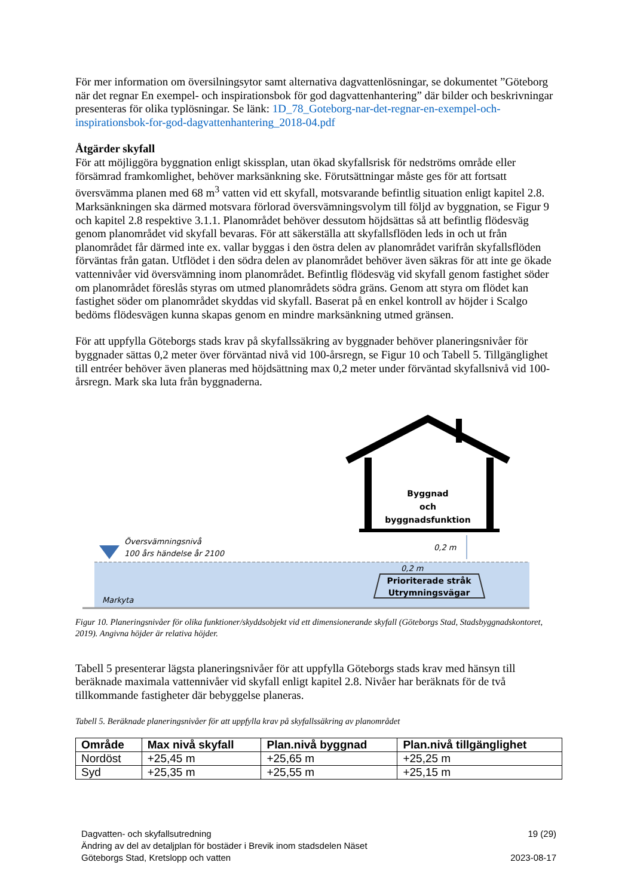För mer information om översilningsytor samt alternativa dagvattenlösningar, se dokumentet ”Göteborg när det regnar En exempel- och inspirationsbok för god dagvattenhantering” där bilder och beskrivningar presenteras för olika typlösningar. Se länk: 1D_78_Goteborg-nar-det-regnar-en-exempel-och-inspirationsbok-for-god-dagvattenhantering_2018-04.pdf
Åtgärder skyfall
För att möjliggöra byggnation enligt skissplan, utan ökad skyfallsrisk för nedströms område eller försämrad framkomlighet, behöver marksänkning ske. Förutsättningar måste ges för att fortsatt översvämma planen med 68 m<sup>3</sup> vatten vid ett skyfall, motsvarande befintlig situation enligt kapitel 2.8. Marksänkningen ska därmed motsvara förlorad översvämningsvolym till följd av byggnation, se Figur 9 och kapitel 2.8 respektive 3.1.1. Planområdet behöver dessutom höjdsättas så att befintlig flödesväg genom planområdet vid skyfall bevaras. För att säkerställa att skyfallsflöden leds in och ut från planområdet får därmed inte ex. vallar byggas i den östra delen av planområdet varifrån skyfallsflöden förväntas från gatan. Utflödet i den södra delen av planområdet behöver även säkras för att inte ge ökade vattennivåer vid översvämning inom planområdet. Befintlig flödesväg vid skyfall genom fastighet söder om planområdet föreslås styras om utmed planområdets södra gräns. Genom att styra om flödet kan fastighet söder om planområdet skyddas vid skyfall. Baserat på en enkel kontroll av höjder i Scalgo bedöms flödesvägen kunna skapas genom en mindre marksänkning utmed gränsen.
För att uppfylla Göteborgs stads krav på skyfallssäkring av byggnader behöver planeringsnivåer för byggnader sättas 0,2 meter över förväntad nivå vid 100-årsregn, se Figur 10 och Tabell 5. Tillgänglighet till entréer behöver även planeras med höjdsättning max 0,2 meter under förväntad skyfallsnivå vid 100-årsregn. Mark ska luta från byggnaderna.
Översvämningsnivå
100 års händelse år 2100
Markyta
Byggnad
och
byggnadsfunktion
0,2 m
0,2 m
Prioriterade stråk
Utrymningsvägar
Figur 10. Planeringsnivåer för olika funktioner/skyddsobjekt vid ett dimensionerande skyfall (Göteborgs Stad, Stadsbyggnadskontoret, 2019). Angivna höjder är relativa höjder.
Tabell 5 presenterar lägsta planeringsnivåer för att uppfylla Göteborgs stads krav med hänsyn till beräknade maximala vattennivåer vid skyfall enligt kapitel 2.8. Nivåer har beräknats för de två tillkommande fastigheter där bebyggelse planeras.
Tabell 5. Beräknade planeringsnivåer för att uppfylla krav på skyfallssäkring av planområdet
| Område | Max nivå skyfall | Plan.nivå byggnad | Plan.nivå tillgänglighet |
| --- | --- | --- | --- |
| Nordöst | +25,45 m | +25,65 m | +25,25 m |
| Syd | +25,35 m | +25,55 m | +25,15 m |
Dagvatten- och skyfallsutredning
Ändring av del av detaljplan för bostäder i Brevik inom stadsdelen Näset
Göteborgs Stad, Kretslopp och vatten
19 (29)
2023-08-17